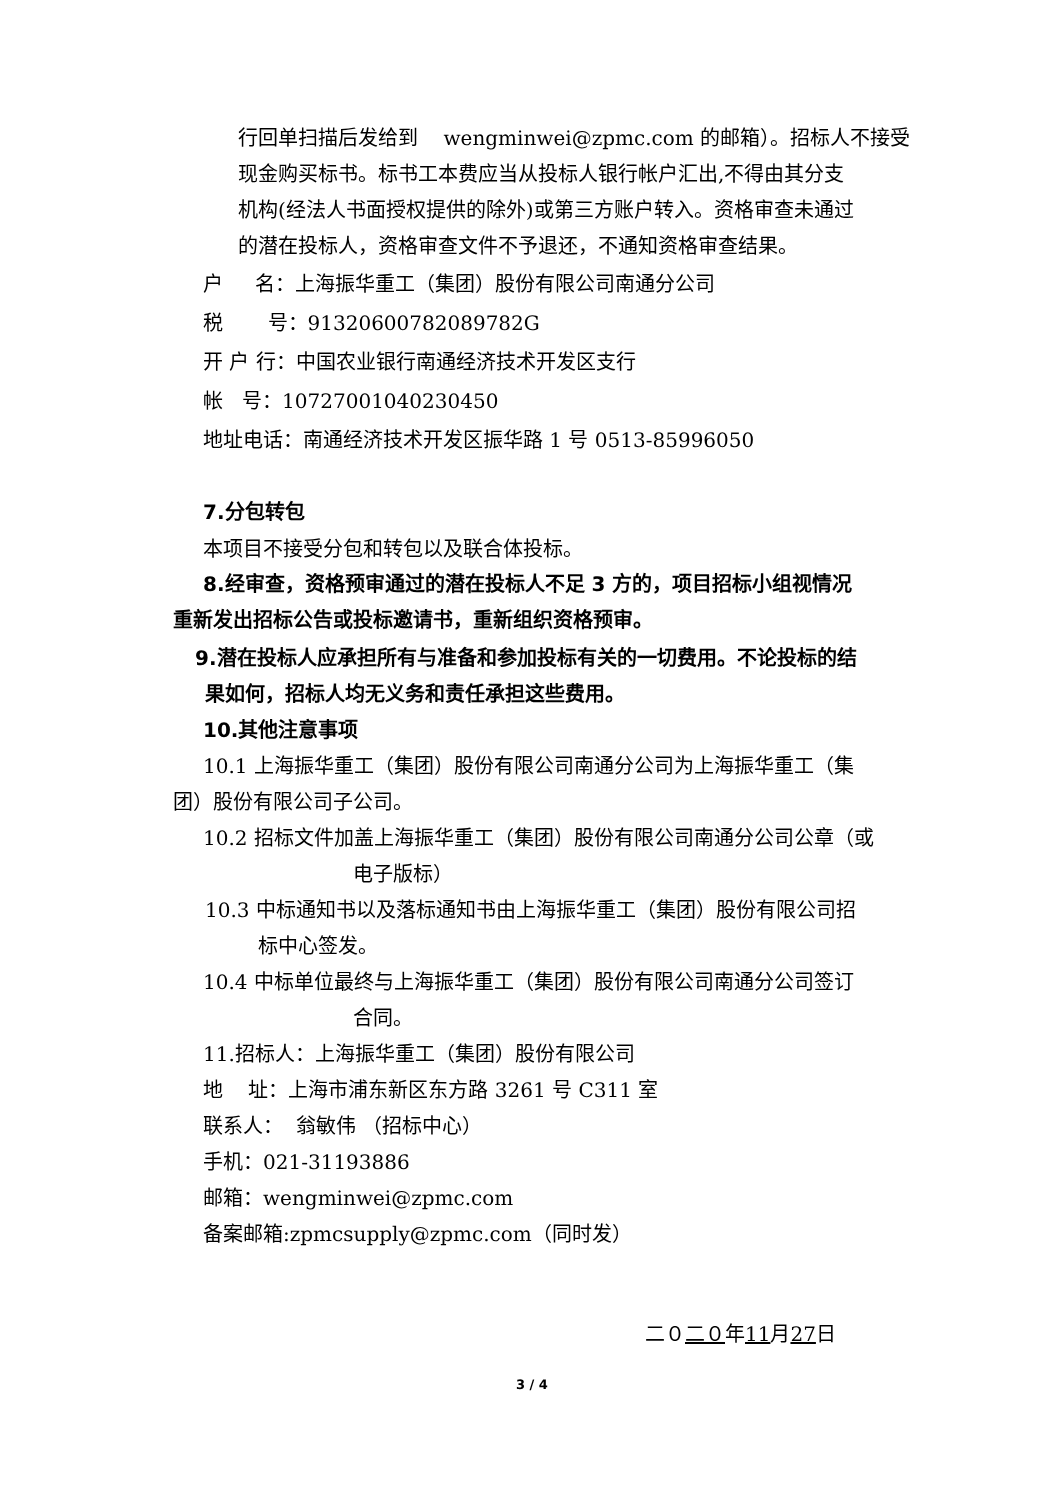行回单扫描后发给到 wengminwei@zpmc.com 的邮箱）。招标人不接受
现金购买标书。标书工本费应当从投标人银行帐户汇出,不得由其分支
机构(经法人书面授权提供的除外)或第三方账户转入。资格审查未通过
的潜在投标人，资格审查文件不予退还，不通知资格审查结果。
户 名：上海振华重工（集团）股份有限公司南通分公司
税 号：91320600782089782G
开 户 行：中国农业银行南通经济技术开发区支行
帐 号：10727001040230450
地址电话：南通经济技术开发区振华路 1 号 0513-85996050
7.分包转包
本项目不接受分包和转包以及联合体投标。
8.经审查，资格预审通过的潜在投标人不足 3 方的，项目招标小组视情况
重新发出招标公告或投标邀请书，重新组织资格预审。
9.潜在投标人应承担所有与准备和参加投标有关的一切费用。不论投标的结
果如何，招标人均无义务和责任承担这些费用。
10.其他注意事项
10.1 上海振华重工（集团）股份有限公司南通分公司为上海振华重工（集
团）股份有限公司子公司。
10.2 招标文件加盖上海振华重工（集团）股份有限公司南通分公司公章（或
电子版标）
10.3 中标通知书以及落标通知书由上海振华重工（集团）股份有限公司招
标中心签发。
10.4 中标单位最终与上海振华重工（集团）股份有限公司南通分公司签订
合同。
11.招标人：上海振华重工（集团）股份有限公司
地 址：上海市浦东新区东方路 3261 号 C311 室
联系人： 翁敏伟 （招标中心）
手机：021-31193886
邮箱：wengminwei@zpmc.com
备案邮箱:zpmcsupply@zpmc.com（同时发）
二０二０年11月27日
3 / 4